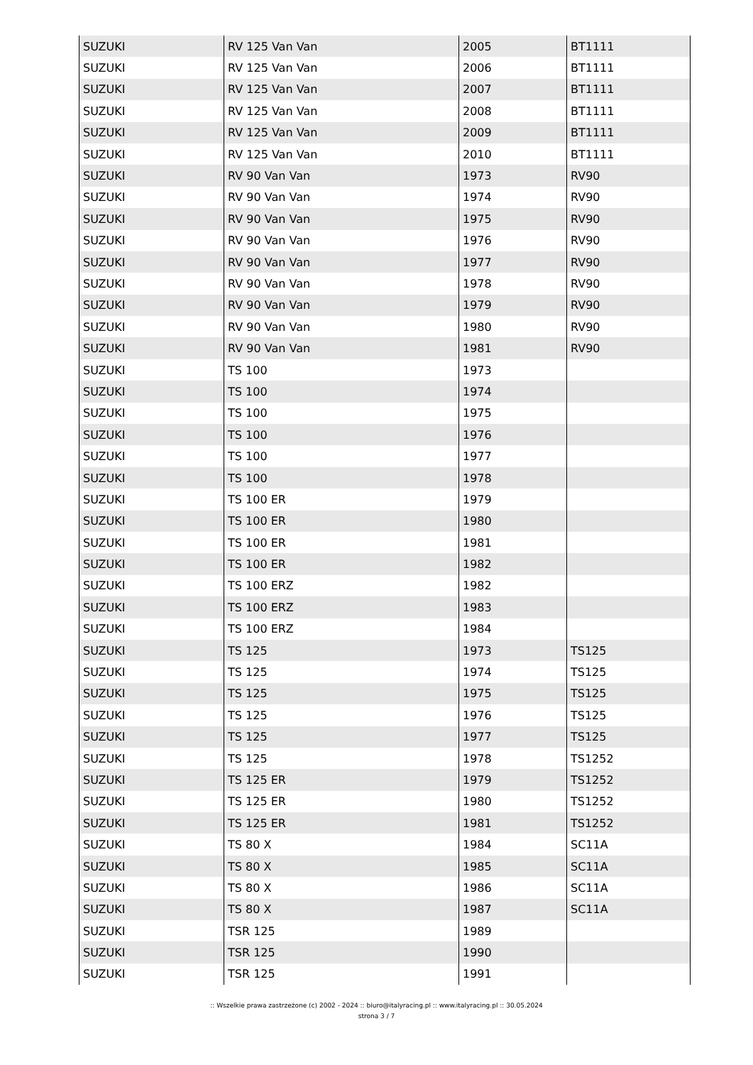| SUZUKI | RV 125 Van Van | 2005 | BT1111 |
| SUZUKI | RV 125 Van Van | 2006 | BT1111 |
| SUZUKI | RV 125 Van Van | 2007 | BT1111 |
| SUZUKI | RV 125 Van Van | 2008 | BT1111 |
| SUZUKI | RV 125 Van Van | 2009 | BT1111 |
| SUZUKI | RV 125 Van Van | 2010 | BT1111 |
| SUZUKI | RV 90 Van Van | 1973 | RV90 |
| SUZUKI | RV 90 Van Van | 1974 | RV90 |
| SUZUKI | RV 90 Van Van | 1975 | RV90 |
| SUZUKI | RV 90 Van Van | 1976 | RV90 |
| SUZUKI | RV 90 Van Van | 1977 | RV90 |
| SUZUKI | RV 90 Van Van | 1978 | RV90 |
| SUZUKI | RV 90 Van Van | 1979 | RV90 |
| SUZUKI | RV 90 Van Van | 1980 | RV90 |
| SUZUKI | RV 90 Van Van | 1981 | RV90 |
| SUZUKI | TS 100 | 1973 | |
| SUZUKI | TS 100 | 1974 | |
| SUZUKI | TS 100 | 1975 | |
| SUZUKI | TS 100 | 1976 | |
| SUZUKI | TS 100 | 1977 | |
| SUZUKI | TS 100 | 1978 | |
| SUZUKI | TS 100 ER | 1979 | |
| SUZUKI | TS 100 ER | 1980 | |
| SUZUKI | TS 100 ER | 1981 | |
| SUZUKI | TS 100 ER | 1982 | |
| SUZUKI | TS 100 ERZ | 1982 | |
| SUZUKI | TS 100 ERZ | 1983 | |
| SUZUKI | TS 100 ERZ | 1984 | |
| SUZUKI | TS 125 | 1973 | TS125 |
| SUZUKI | TS 125 | 1974 | TS125 |
| SUZUKI | TS 125 | 1975 | TS125 |
| SUZUKI | TS 125 | 1976 | TS125 |
| SUZUKI | TS 125 | 1977 | TS125 |
| SUZUKI | TS 125 | 1978 | TS1252 |
| SUZUKI | TS 125 ER | 1979 | TS1252 |
| SUZUKI | TS 125 ER | 1980 | TS1252 |
| SUZUKI | TS 125 ER | 1981 | TS1252 |
| SUZUKI | TS 80 X | 1984 | SC11A |
| SUZUKI | TS 80 X | 1985 | SC11A |
| SUZUKI | TS 80 X | 1986 | SC11A |
| SUZUKI | TS 80 X | 1987 | SC11A |
| SUZUKI | TSR 125 | 1989 | |
| SUZUKI | TSR 125 | 1990 | |
| SUZUKI | TSR 125 | 1991 | |
:: Wszelkie prawa zastrzeżone (c) 2002 - 2024 :: biuro@italyracing.pl :: www.italyracing.pl :: 30.05.2024
strona 3 / 7